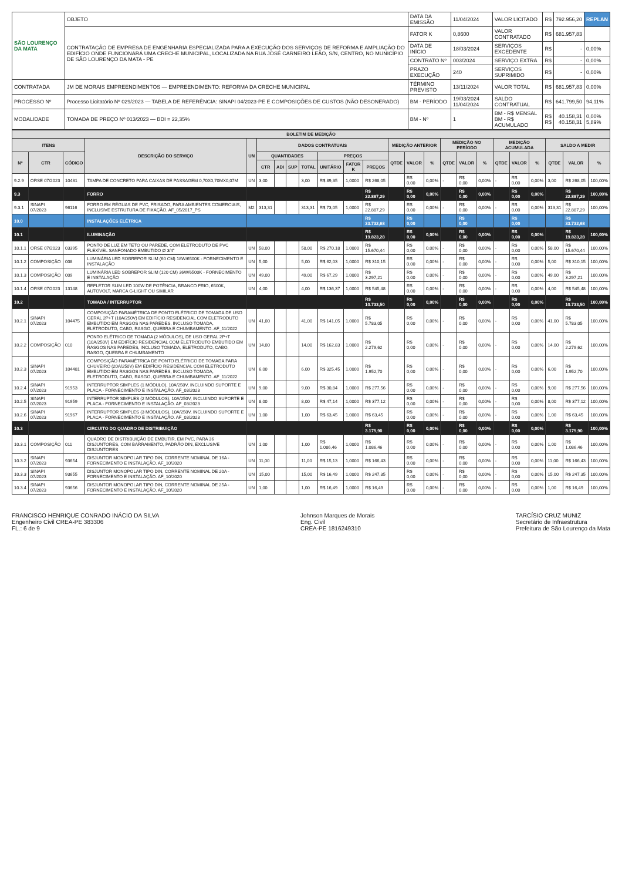| SÃO LOURENÇO DA MATA | OBJETO | DATA DA EMISSÃO | 11/04/2024 | VALOR LICITADO | R$ | 792.956,20 | REPLAN |
| | CONTRATAÇÃO DE EMPRESA DE ENGENHARIA ESPECIALIZADA PARA A EXECUÇÃO DOS SERVIÇOS DE REFORMA E AMPLIAÇÃO DO EDIFÍCIO ONDE FUNCIONARÁ UMA CRECHE MUNICIPAL, LOCALIZADA NA RUA JOSÉ CARNEIRO LEÃO, S/N, CENTRO, NO MUNICÍPIO DE SÃO LOURENÇO DA MATA - PE | FATOR K | 0,8600 | VALOR CONTRATADO | R$ | 681.957,83 | |
| | | DATA DE INÍCIO | 18/03/2024 | SERVIÇOS EXCEDENTE | R$ | - | 0,00% |
| | | CONTRATO Nº | 003/2024 | SERVIÇO EXTRA | R$ | - | 0,00% |
| | | PRAZO EXECUÇÃO | 240 | SERVIÇOS SUPRIMIDO | R$ | - | 0,00% |
| CONTRATADA | JM DE MORAIS EMPREENDIMENTOS — EMPREENDIMENTO: REFORMA DA CRECHE MUNICIPAL | TÉRMINO PREVISTO | 13/11/2024 | VALOR TOTAL | R$ | 681.957,83 | 0,00% |
| PROCESSO Nº | Processo Licitatório Nº 029/2023 — TABELA DE REFERÊNCIA: SINAPI 04/2023-PE E COMPOSIÇÕES DE CUSTOS (NÃO DESONERADO) | BM - PERÍODO | 19/03/2024 11/04/2024 | SALDO CONTRATUAL | R$ | 641.799,50 | 94,11% |
| MODALIDADE | TOMADA DE PREÇO Nº 013/2023 — BDI = 22,35% | BM - Nº | 1 | BM - R$ MENSAL BM - R$ ACUMULADO | R$ R$ | 40.158,31 40.158,31 | 0,00% 5,89% |
| BOLETIM DE MEDIÇÃO | | | | | | | | | | | | | | | | | | | | | | | |
| --- | --- | --- | --- | --- | --- | --- | --- | --- | --- | --- | --- | --- | --- | --- | --- | --- | --- | --- | --- | --- | --- | --- | --- |
| ITENS | | | DESCRIÇÃO DO SERVIÇO | UN | DADOS CONTRATUAIS | | | | | | | MEDIÇÃO ANTERIOR | | | MEDIÇÃO NO PERÍODO | | | MEDIÇÃO ACUMULADA | | | SALDO A MEDIR | | |
| Nº | CTR | CÓDIGO | | | QUANTIDADES | | | | PREÇOS | | | QTDE | VALOR | % | QTDE | VALOR | % | QTDE | VALOR | % | QTDE | VALOR | % |
| | | | | | CTR | ADI | SUP | TOTAL | UNITÁRIO | FATOR K | PREÇOS | | | | | | | | | | | | |
| 9.2.9 | ORSE 07/2023 | 10431 | TAMPA DE CONCRETO PARA CAIXAS DE PASSAGEM 0,70X0,70MX0,07M | UN | 3,00 | | | 3,00 | R$ 89,35 | 1,0000 | R$ 268,05 | | R$ 0,00 | 0,00% | - | R$ 0,00 | 0,00% | - | R$ 0,00 | 0,00% | 3,00 | R$ 268,05 | 100,00% |
| 9.3 | | | FORRO | | | | | | | | R$ 22.887,29 | | R$ 0,00 | 0,00% | | R$ 0,00 | 0,00% | | R$ 0,00 | 0,00% | | R$ 22.887,29 | 100,00% |
| 9.3.1 | SINAPI 07/2023 | 96116 | FORRO EM RÉGUAS DE PVC, FRISADO, PARA AMBIENTES COMERCIAIS, INCLUSIVE ESTRUTURA DE FIXAÇÃO. AF_05/2017_PS | M2 | 313,31 | | | 313,31 | R$ 73,05 | 1,0000 | R$ 22.887,29 | | R$ 0,00 | 0,00% | - | R$ 0,00 | 0,00% | - | R$ 0,00 | 0,00% | 313,31 | R$ 22.887,29 | 100,00% |
| 10.0 | | | INSTALAÇÕES ELÉTRICA | | | | | | | | R$ 33.732,68 | | R$ 0,00 | | | R$ 0,00 | | | R$ 0,00 | | | R$ 33.732,68 | |
| 10.1 | | | ILUMINAÇÃO | | | | | | | | R$ 19.823,28 | | R$ 0,00 | 0,00% | | R$ 0,00 | 0,00% | | R$ 0,00 | 0,00% | | R$ 19.823,28 | 100,00% |
| 10.1.1 | ORSE 07/2023 | 03395 | PONTO DE LUZ EM TETO OU PAREDE, COM ELETRODUTO DE PVC FLEXÍVEL SANFONADO EMBUTIDO Ø 3/4" | UN | 58,00 | | | 58,00 | R$ 270,18 | 1,0000 | R$ 15.670,44 | | R$ 0,00 | 0,00% | - | R$ 0,00 | 0,00% | - | R$ 0,00 | 0,00% | 58,00 | R$ 15.670,44 | 100,00% |
| 10.1.2 | COMPOSIÇÃO | 008 | LUMINÁRIA LED SOBREPOR SLIM (60 CM) 18W/6500K - FORNECIMENTO E INSTALAÇÃO | UN | 5,00 | | | 5,00 | R$ 62,03 | 1,0000 | R$ 310,15 | | R$ 0,00 | 0,00% | - | R$ 0,00 | 0,00% | - | R$ 0,00 | 0,00% | 5,00 | R$ 310,15 | 100,00% |
| 10.1.3 | COMPOSIÇÃO | 009 | LUMINÁRIA LED SOBREPOR SLIM (120 CM) 36W/6500K - FORNECIMENTO E INSTALAÇÃO | UN | 49,00 | | | 49,00 | R$ 67,29 | 1,0000 | R$ 3.297,21 | | R$ 0,00 | 0,00% | - | R$ 0,00 | 0,00% | - | R$ 0,00 | 0,00% | 49,00 | R$ 3.297,21 | 100,00% |
| 10.1.4 | ORSE 07/2023 | 13148 | REFLETOR SLIM LED 100W DE POTÊNCIA, BRANCO FRIO, 6500K, AUTOVOLT, MARCA G-LIGHT OU SIMILAR | UN | 4,00 | | | 4,00 | R$ 136,37 | 1,0000 | R$ 545,48 | | R$ 0,00 | 0,00% | - | R$ 0,00 | 0,00% | - | R$ 0,00 | 0,00% | 4,00 | R$ 545,48 | 100,00% |
| 10.2 | | | TOMADA / INTERRUPTOR | | | | | | | | R$ 10.733,50 | | R$ 0,00 | 0,00% | | R$ 0,00 | 0,00% | | R$ 0,00 | 0,00% | | R$ 10.733,50 | 100,00% |
| 10.2.1 | SINAPI 07/2023 | 104475 | COMPOSIÇÃO PARAMÉTRICA DE PONTO ELÉTRICO DE TOMADA DE USO GERAL 2P+T (10A/250V) EM EDIFÍCIO RESIDENCIAL COM ELETRODUTO EMBUTIDO EM RASGOS NAS PAREDES, INCLUSO TOMADA, ELETRODUTO, CABO, RASGO, QUEBRA E CHUMBAMENTO. AF_11/2022 | UN | 41,00 | | | 41,00 | R$ 141,05 | 1,0000 | R$ 5.783,05 | | R$ 0,00 | 0,00% | - | R$ 0,00 | 0,00% | - | R$ 0,00 | 0,00% | 41,00 | R$ 5.783,05 | 100,00% |
| 10.2.2 | COMPOSIÇÃO | 010 | PONTO ELÉTRICO DE TOMADA (2 MÓDULOS), DE USO GERAL 2P+T (10A/250V) EM EDIFÍCIO RESIDENCIAL COM ELETRODUTO EMBUTIDO EM RASGOS NAS PAREDES, INCLUSO TOMADA, ELETRODUTO, CABO, RASGO, QUEBRA E CHUMBAMENTO | UN | 14,00 | | | 14,00 | R$ 162,83 | 1,0000 | R$ 2.279,62 | | R$ 0,00 | 0,00% | - | R$ 0,00 | 0,00% | - | R$ 0,00 | 0,00% | 14,00 | R$ 2.279,62 | 100,00% |
| 10.2.3 | SINAPI 07/2023 | 104481 | COMPOSIÇÃO PARAMÉTRICA DE PONTO ELÉTRICO DE TOMADA PARA CHUVEIRO (20A/250V) EM EDIFÍCIO RESIDENCIAL COM ELETRODUTO EMBUTIDO EM RASGOS NAS PAREDES, INCLUSO TOMADA, ELETRODUTO, CABO, RASGO, QUEBRA E CHUMBAMENTO. AF_11/2022 | UN | 6,00 | | | 6,00 | R$ 325,45 | 1,0000 | R$ 1.952,70 | | R$ 0,00 | 0,00% | - | R$ 0,00 | 0,00% | - | R$ 0,00 | 0,00% | 6,00 | R$ 1.952,70 | 100,00% |
| 10.2.4 | SINAPI 07/2023 | 91953 | INTERRUPTOR SIMPLES (1 MÓDULO), 10A/250V, INCLUINDO SUPORTE E PLACA - FORNECIMENTO E INSTALAÇÃO. AF_03/2023 | UN | 9,00 | | | 9,00 | R$ 30,84 | 1,0000 | R$ 277,56 | | R$ 0,00 | 0,00% | - | R$ 0,00 | 0,00% | - | R$ 0,00 | 0,00% | 9,00 | R$ 277,56 | 100,00% |
| 10.2.5 | SINAPI 07/2023 | 91959 | INTERRUPTOR SIMPLES (2 MÓDULOS), 10A/250V, INCLUINDO SUPORTE E PLACA - FORNECIMENTO E INSTALAÇÃO. AF_03/2023 | UN | 8,00 | | | 8,00 | R$ 47,14 | 1,0000 | R$ 377,12 | | R$ 0,00 | 0,00% | - | R$ 0,00 | 0,00% | - | R$ 0,00 | 0,00% | 8,00 | R$ 377,12 | 100,00% |
| 10.2.6 | SINAPI 07/2023 | 91967 | INTERRUPTOR SIMPLES (3 MÓDULOS), 10A/250V, INCLUINDO SUPORTE E PLACA - FORNECIMENTO E INSTALAÇÃO. AF_03/2023 | UN | 1,00 | | | 1,00 | R$ 63,45 | 1,0000 | R$ 63,45 | | R$ 0,00 | 0,00% | - | R$ 0,00 | 0,00% | - | R$ 0,00 | 0,00% | 1,00 | R$ 63,45 | 100,00% |
| 10.3 | | | CIRCUITO DO QUADRO DE DISTRIBUIÇÃO | | | | | | | | R$ 3.175,90 | | R$ 0,00 | 0,00% | | R$ 0,00 | 0,00% | | R$ 0,00 | 0,00% | | R$ 3.175,90 | 100,00% |
| 10.3.1 | COMPOSIÇÃO | 011 | QUADRO DE DISTRIBUIÇÃO DE EMBUTIR, EM PVC, PARA 36 DISJUNTORES, COM BARRAMENTO, PADRÃO DIN, EXCLUSIVE DISJUNTORES | UN | 1,00 | | | 1,00 | R$ 1.086,46 | 1,0000 | R$ 1.086,46 | | R$ 0,00 | 0,00% | - | R$ 0,00 | 0,00% | - | R$ 0,00 | 0,00% | 1,00 | R$ 1.086,46 | 100,00% |
| 10.3.2 | SINAPI 07/2023 | 93654 | DISJUNTOR MONOPOLAR TIPO DIN, CORRENTE NOMINAL DE 16A - FORNECIMENTO E INSTALAÇÃO. AF_10/2020 | UN | 11,00 | | | 11,00 | R$ 15,13 | 1,0000 | R$ 166,43 | | R$ 0,00 | 0,00% | - | R$ 0,00 | 0,00% | - | R$ 0,00 | 0,00% | 11,00 | R$ 166,43 | 100,00% |
| 10.3.3 | SINAPI 07/2023 | 93655 | DISJUNTOR MONOPOLAR TIPO DIN, CORRENTE NOMINAL DE 20A - FORNECIMENTO E INSTALAÇÃO. AF_10/2020 | UN | 15,00 | | | 15,00 | R$ 16,49 | 1,0000 | R$ 247,35 | | R$ 0,00 | 0,00% | - | R$ 0,00 | 0,00% | - | R$ 0,00 | 0,00% | 15,00 | R$ 247,35 | 100,00% |
| 10.3.4 | SINAPI 07/2023 | 93656 | DISJUNTOR MONOPOLAR TIPO DIN, CORRENTE NOMINAL DE 25A - FORNECIMENTO E INSTALAÇÃO. AF_10/2020 | UN | 1,00 | | | 1,00 | R$ 16,49 | 1,0000 | R$ 16,49 | | R$ 0,00 | 0,00% | - | R$ 0,00 | 0,00% | - | R$ 0,00 | 0,00% | 1,00 | R$ 16,49 | 100,00% |
FRANCISCO HENRIQUE CONRADO INÁCIO DA SILVA
Engenheiro Civil CREA-PE 383306
FL.: 6 de 9
Johnson Marques de Morais
Eng. Civil
CREA-PE 1816249310
TARCÍSIO CRUZ MUNIZ
Secretário de Infraestrutura
Prefeitura de São Lourenço da Mata